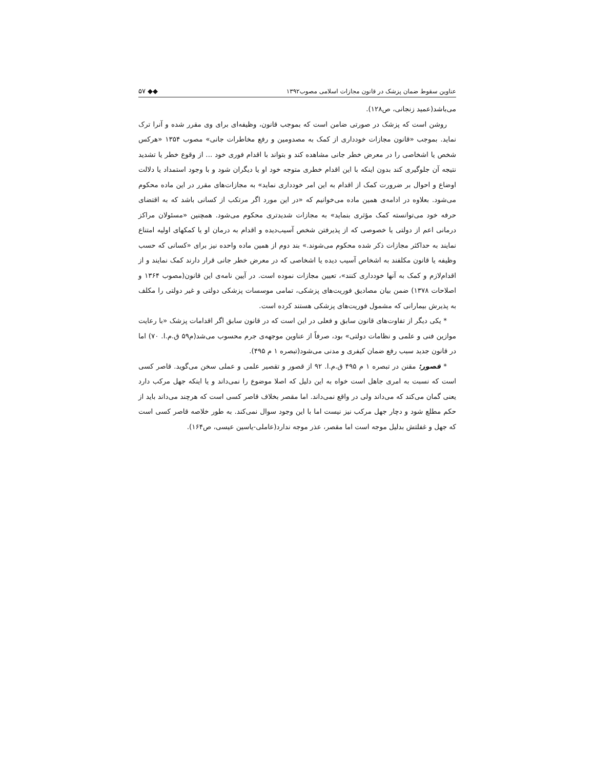عناوین سقوط ضمان پزشک در قانون مجازات اسلامی مصوب۱۳۹۲ ۵۷ ◆◆
می‌باشد(عمید زنجانی، ص۱۲۸).
روشن است که پزشک در صورتی ضامن است که بموجب قانون، وظیفه‌ای برای وی مقرر شده و آنرا ترک نماید. بموجب «قانون مجازات خودداری از کمک به مصدومین و رفع مخاطرات جانی» مصوب ۱۳۵۴ «هرکس شخص یا اشخاصی را در معرض خطر جانی مشاهده کند و بتواند با اقدام فوری خود ... از وقوع خطر یا تشدید نتیجه آن جلوگیری کند بدون اینکه با این اقدام خطری متوجه خود او یا دیگران شود و با وجود استمداد یا دلالت اوضاع و احوال بر ضرورت کمک از اقدام به این امر خودداری نماید» به مجازات‌های مقرر در این ماده محکوم می‌شود. بعلاوه در ادامه‌ی همین ماده می‌خوانیم که «در این مورد اگر مرتکب از کسانی باشد که به اقتضای حرفه خود می‌توانسته کمک مؤثری بنماید» به مجازات شدیدتری محکوم می‌شود. همچنین «مسئولان مراکز درمانی اعم از دولتی یا خصوصی که از پذیرفتن شخص آسیب‌دیده و اقدام به درمان او یا کمکهای اولیه امتناع نمایند به حداکثر مجازات ذکر شده محکوم می‌شوند.» بند دوم از همین ماده واحده نیز برای «کسانی که حسب وظیفه یا قانون مکلفند به اشخاص آسیب دیده یا اشخاصی که در معرض خطر جانی قرار دارند کمک نمایند و از اقدام‌لازم و کمک به آنها خودداری کنند»، تعیین مجازات نموده است. در آیین نامه‌ی این قانون(مصوب ۱۳۶۴ و اصلاحات ۱۳۷۸) ضمن بیان مصادیق فوریت‌های پزشکی، تمامی موسسات پزشکی دولتی و غیر دولتی را مکلف به پذیرش بیمارانی که مشمول فوریت‌های پزشکی هستند کرده است.
* یکی دیگر از تفاوت‌های قانون سابق و فعلی در این است که در قانون سابق اگر اقدامات پزشک «با رعایت موازین فنی و علمی و نظامات دولتی» بود، صرفاً از عناوین موجهه‌ی جرم محسوب می‌شد(م۵۹ ق.م.ا. ۷۰) اما در قانون جدید سبب رفع ضمان کیفری و مدنی می‌شود(تبصره ۱ م ۴۹۵).
* قصور: مقنن در تبصره ۱ م ۴۹۵ ق.م.ا. ۹۲ از قصور و تقصیر علمی و عملی سخن می‌گوید. قاصر کسی است که نسبت به امری جاهل است خواه به این دلیل که اصلا موضوع را نمی‌داند و یا اینکه جهل مرکب دارد یعنی گمان می‌کند که می‌داند ولی در واقع نمی‌داند. اما مقصر بخلاف قاصر کسی است که هرچند می‌داند باید از حکم مطلع شود و دچار جهل مرکب نیز نیست اما با این وجود سوال نمی‌کند. به طور خلاصه قاصر کسی است که جهل و غفلتش بدلیل موجه است اما مقصر، عذر موجه ندارد(عاملی-یاسین عیسی، ص۱۶۴).